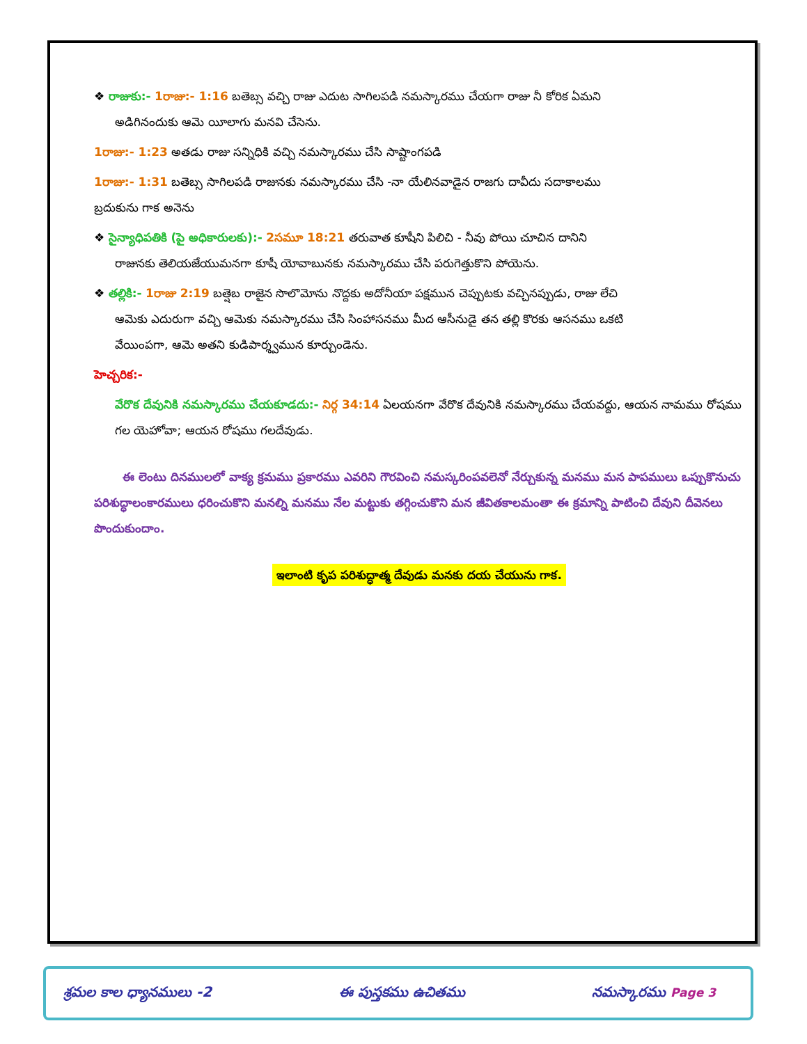❖ రాజుకు:- 1రాజు:- 1:16 బతెబ్స వచ్చి రాజు ఎదుట సాగిలపడి నమస్కారము చేయగా రాజు నీ కోరిక ఏమని
అడిగినందుకు ఆమె యీలాగు మనవి చేసెను.
1రాజు:- 1:23 అతడు రాజు సన్నిధికి వచ్చి నమస్కారము చేసి సాష్టాంగపడి
1రాజు:- 1:31 బతెబ్స సాగిలపడి రాజునకు నమస్కారము చేసి -నా యేలినవాడైన రాజగు దావీదు సదాకాలము
బ్రదుకును గాక అనెను
❖ సైన్యాధిపతికి (పై అధికారులకు):- 2సమూ 18:21 తరువాత కూషీని పిలిచి - నీవు పోయి చూచిన దానిని
రాజునకు తెలియజేయుమనగా కూషీ యోవాబునకు నమస్కారము చేసి పరుగెత్తుకొని పోయెను.
❖ తల్లికి:- 1రాజు 2:19 బత్షెబ రాజైన సొలొమోను నొద్దకు అదోనీయా పక్షమున చెప్పుటకు వచ్చినప్పుడు, రాజు లేచి
ఆమెకు ఎదురుగా వచ్చి ఆమెకు నమస్కారము చేసి సింహాసనము మీద ఆసీనుడై తన తల్లి కొరకు ఆసనము ఒకటి
వేయింపగా, ఆమె అతని కుడిపార్శ్వమున కూర్చుండెను.
హెచ్చరిక:-
వేరొక దేవునికి నమస్కారము చేయకూడదు:- నిర్గ 34:14 ఏలయనగా వేరొక దేవునికి నమస్కారము చేయవద్దు, ఆయన నామము రోషము గల యెహోవా; ఆయన రోషము గలదేవుడు.
ఈ లెంటు దినములలో వాక్య క్రమము ప్రకారము ఎవరిని గౌరవించి నమస్కరింపవలెనో నేర్చుకున్న మనము మన పాపములు ఒప్పుకొనుచు పరిశుద్ధాలంకారములు ధరించుకొని మనల్ని మనము నేల మట్టుకు తగ్గించుకొని మన జీవితకాలమంతా ఈ క్రమాన్ని పాటించి దేవుని దీవెనలు పొందుకుందాం.
ఇలాంటి కృప పరిశుద్ధాత్మ దేవుడు మనకు దయ చేయును గాక.
శ్రమల కాల ధ్యానములు -2 ఈ పుస్తకము ఉచితము నమస్కారము Page 3